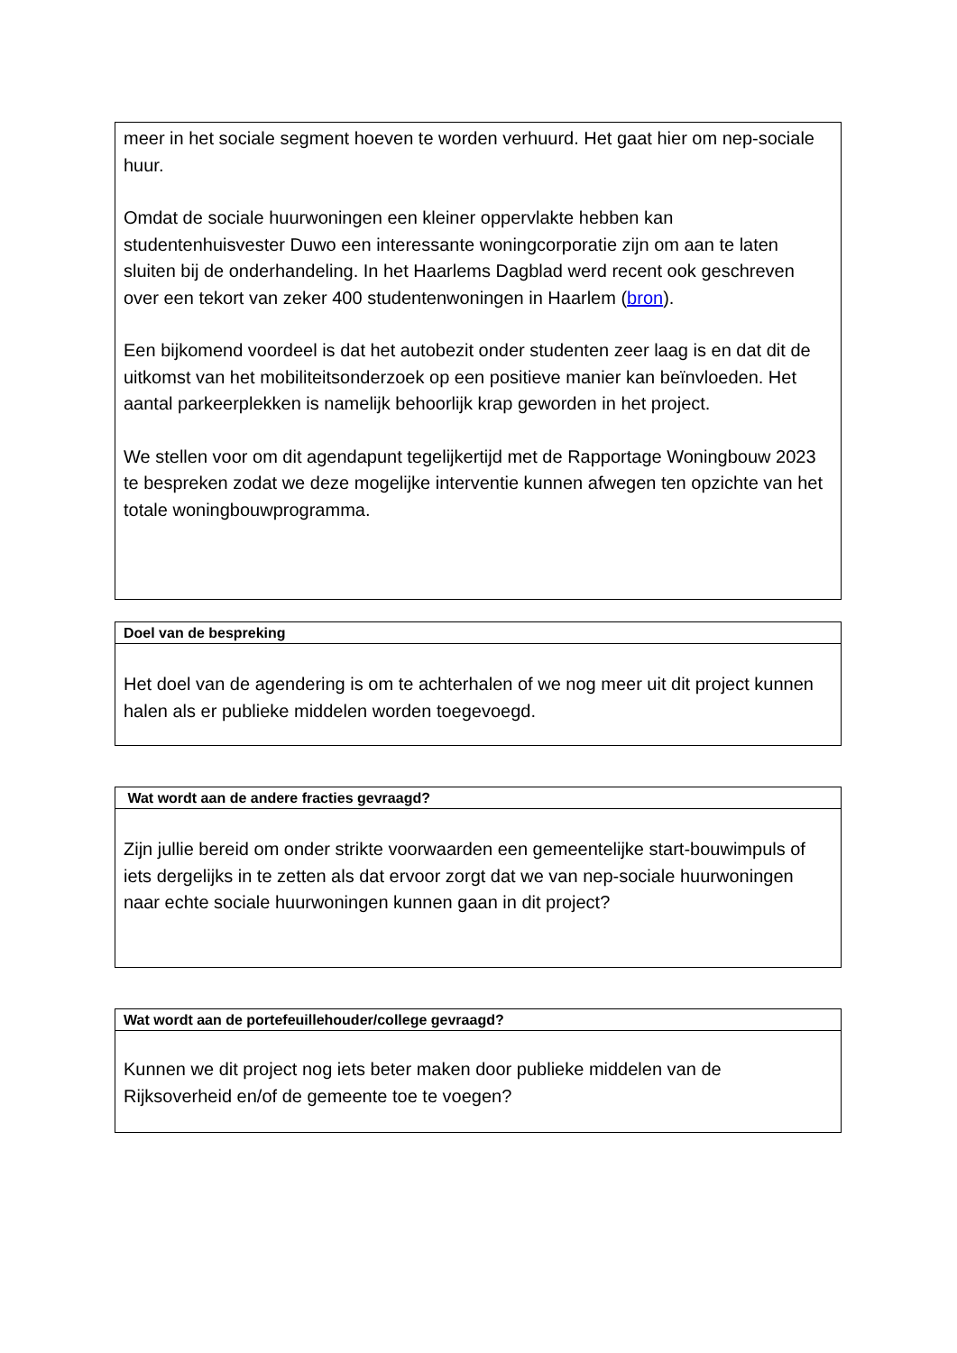| meer in het sociale segment hoeven te worden verhuurd. Het gaat hier om nep-sociale huur. Omdat de sociale huurwoningen een kleiner oppervlakte hebben kan studentenhuisvester Duwo een interessante woningcorporatie zijn om aan te laten sluiten bij de onderhandeling. In het Haarlems Dagblad werd recent ook geschreven over een tekort van zeker 400 studentenwoningen in Haarlem ( bron ). Een bijkomend voordeel is dat het autobezit onder studenten zeer laag is en dat dit de uitkomst van het mobiliteitsonderzoek op een positieve manier kan beïnvloeden. Het aantal parkeerplekken is namelijk behoorlijk krap geworden in het project. We stellen voor om dit agendapunt tegelijkertijd met de Rapportage Woningbouw 2023 te bespreken zodat we deze mogelijke interventie kunnen afwegen ten opzichte van het totale woningbouwprogramma. |
| Doel van de bespreking |
| --- |
| Het doel van de agendering is om te achterhalen of we nog meer uit dit project kunnen halen als er publieke middelen worden toegevoegd. |
| Wat wordt aan de andere fracties gevraagd? |
| --- |
| Zijn jullie bereid om onder strikte voorwaarden een gemeentelijke start-bouwimpuls of iets dergelijks in te zetten als dat ervoor zorgt dat we van nep-sociale huurwoningen naar echte sociale huurwoningen kunnen gaan in dit project? |
| Wat wordt aan de portefeuillehouder/college gevraagd? |
| --- |
| Kunnen we dit project nog iets beter maken door publieke middelen van de Rijksoverheid en/of de gemeente toe te voegen? |